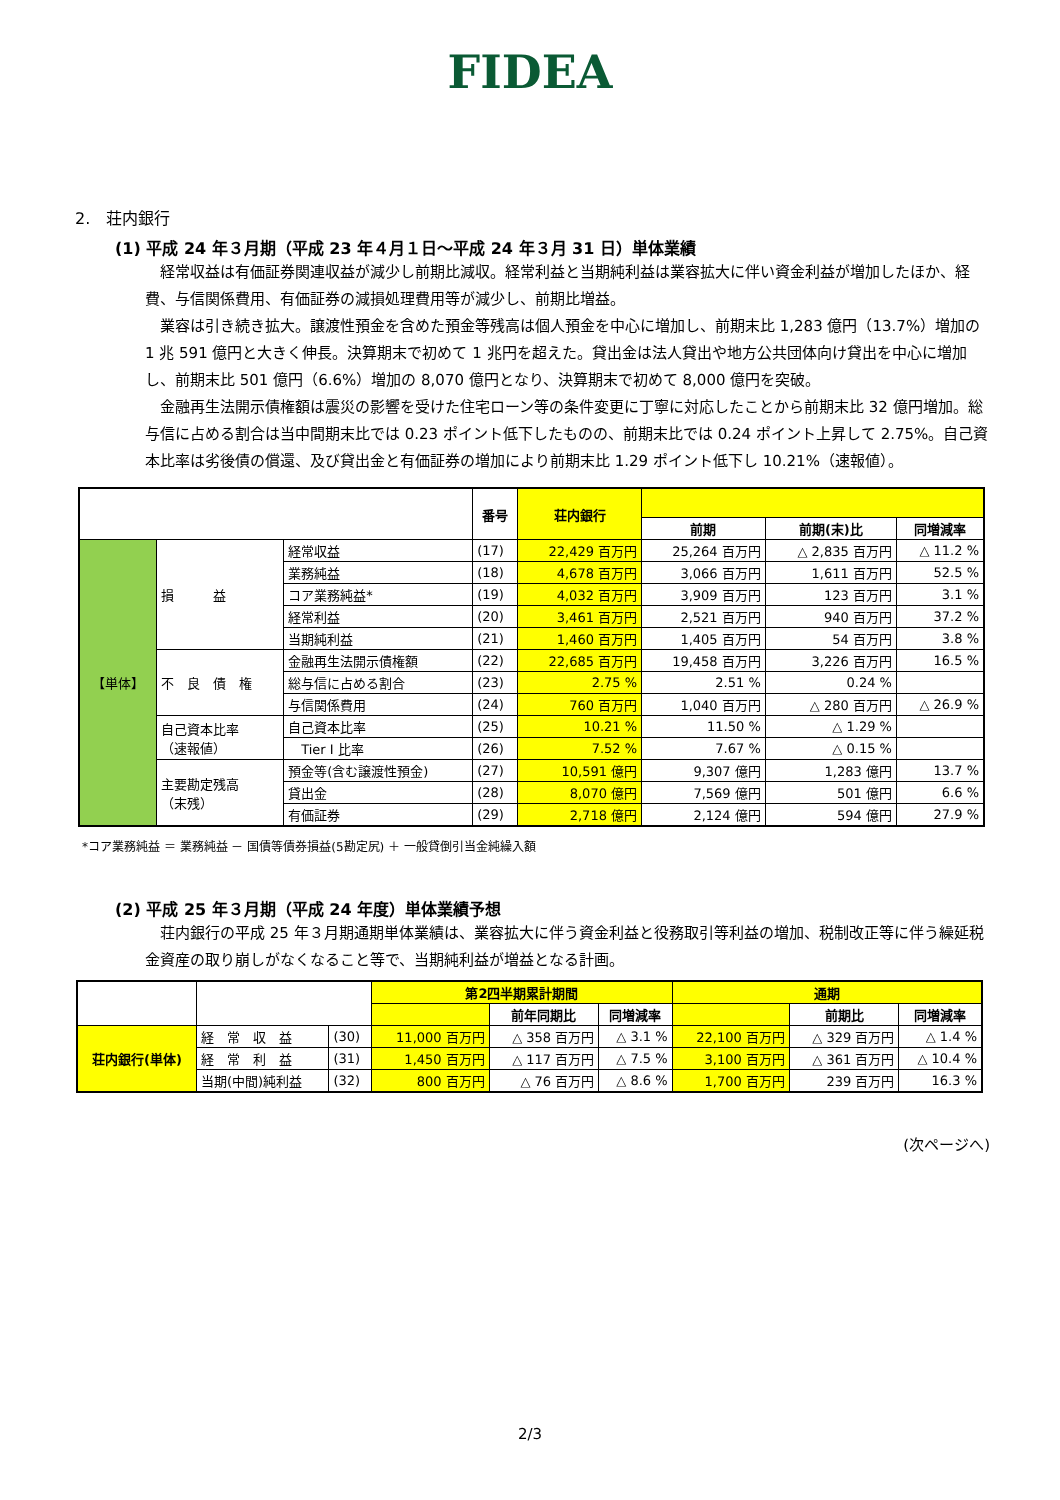FIDEA
2.　荘内銀行
(1) 平成 24 年３月期（平成 23 年４月１日～平成 24 年３月 31 日）単体業績
経常収益は有価証券関連収益が減少し前期比減収。経常利益と当期純利益は業容拡大に伴い資金利益が増加したほか、経費、与信関係費用、有価証券の減損処理費用等が減少し、前期比増益。
業容は引き続き拡大。譲渡性預金を含めた預金等残高は個人預金を中心に増加し、前期末比 1,283 億円（13.7%）増加の 1 兆 591 億円と大きく伸長。決算期末で初めて 1 兆円を超えた。貸出金は法人貸出や地方公共団体向け貸出を中心に増加し、前期末比 501 億円（6.6%）増加の 8,070 億円となり、決算期末で初めて 8,000 億円を突破。
金融再生法開示債権額は震災の影響を受けた住宅ローン等の条件変更に丁寧に対応したことから前期末比 32 億円増加。総与信に占める割合は当中間期末比では 0.23 ポイント低下したものの、前期末比では 0.24 ポイント上昇して 2.75%。自己資本比率は劣後債の償還、及び貸出金と有価証券の増加により前期末比 1.29 ポイント低下し 10.21%（速報値）。
| | | | 番号 | 荘内銀行 | | | |
| --- | --- | --- | --- | --- | --- | --- | --- |
| | | | | | 前期 | 前期(末)比 | 同増減率 |
| 【単体】 | 損 益 | 経常収益 | (17) | 22,429 百万円 | 25,264 百万円 | △ 2,835 百万円 | △ 11.2 % |
| | | 業務純益 | (18) | 4,678 百万円 | 3,066 百万円 | 1,611 百万円 | 52.5 % |
| | | コア業務純益* | (19) | 4,032 百万円 | 3,909 百万円 | 123 百万円 | 3.1 % |
| | | 経常利益 | (20) | 3,461 百万円 | 2,521 百万円 | 940 百万円 | 37.2 % |
| | | 当期純利益 | (21) | 1,460 百万円 | 1,405 百万円 | 54 百万円 | 3.8 % |
| | 不 良 債 権 | 金融再生法開示債権額 | (22) | 22,685 百万円 | 19,458 百万円 | 3,226 百万円 | 16.5 % |
| | | 総与信に占める割合 | (23) | 2.75 % | 2.51 % | 0.24 % | |
| | | 与信関係費用 | (24) | 760 百万円 | 1,040 百万円 | △ 280 百万円 | △ 26.9 % |
| | 自己資本比率 （速報値） | 自己資本比率 | (25) | 10.21 % | 11.50 % | △ 1.29 % | |
| | | Tier I 比率 | (26) | 7.52 % | 7.67 % | △ 0.15 % | |
| | 主要勘定残高 （末残） | 預金等(含む譲渡性預金) | (27) | 10,591 億円 | 9,307 億円 | 1,283 億円 | 13.7 % |
| | | 貸出金 | (28) | 8,070 億円 | 7,569 億円 | 501 億円 | 6.6 % |
| | | 有価証券 | (29) | 2,718 億円 | 2,124 億円 | 594 億円 | 27.9 % |
*コア業務純益 ＝ 業務純益 － 国債等債券損益(5勘定尻) ＋ 一般貸倒引当金純繰入額
(2) 平成 25 年３月期（平成 24 年度）単体業績予想
荘内銀行の平成 25 年３月期通期単体業績は、業容拡大に伴う資金利益と役務取引等利益の増加、税制改正等に伴う繰延税金資産の取り崩しがなくなること等で、当期純利益が増益となる計画。
| | | | 第2四半期累計期間 | | | 通期 | | | |
| --- | --- | --- | --- | --- | --- | --- | --- | --- | --- |
| | | | | | 前年同期比 | 同増減率 | | 前期比 | 同増減率 |
| 荘内銀行(単体) | 経 常 収 益 | (30) | 11,000 百万円 | △ 358 百万円 | △ 3.1 % | 22,100 百万円 | △ 329 百万円 | △ 1.4 % | |
| | 経 常 利 益 | (31) | 1,450 百万円 | △ 117 百万円 | △ 7.5 % | 3,100 百万円 | △ 361 百万円 | △ 10.4 % | |
| | 当期(中間)純利益 | (32) | 800 百万円 | △ 76 百万円 | △ 8.6 % | 1,700 百万円 | 239 百万円 | 16.3 % | |
(次ページへ)
2/3